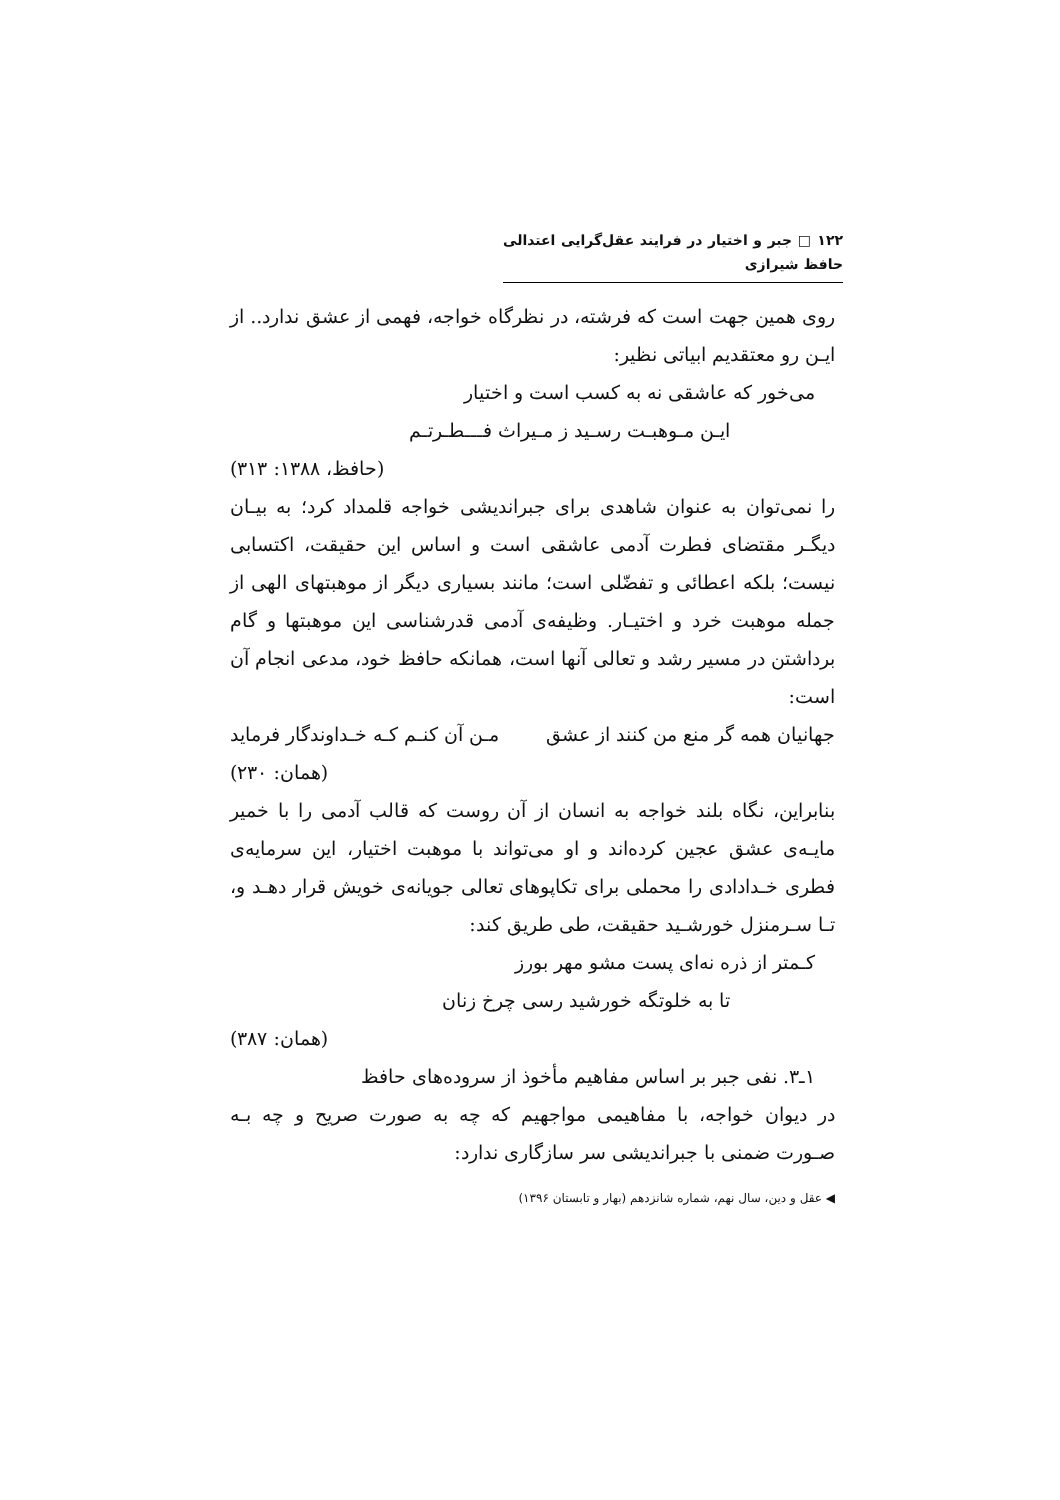۱۲۲ □ جبر و اختیار در فرایند عقل‌گرایی اعتدالی حافظ شیرازی
روی همین جهت است که فرشته، در نظرگاه خواجه، فهمی از عشق ندارد.. از ایـن رو معتقدیم ابیاتی نظیر:
می‌خور که عاشقی نه به کسب است و اختیار
ایـن مـوهبـت رسـید ز مـیراث فـــطـرتـم
(حافظ، ۱۳۸۸: ۳۱۳)
را نمی‌توان به عنوان شاهدی برای جبراندیشی خواجه قلمداد کرد؛ به بیـان دیگـر مقتضای فطرت آدمی عاشقی است و اساس این حقیقت، اکتسابی نیست؛ بلکه اعطائی و تفضّلی است؛ مانند بسیاری دیگر از موهبتهای الهی از جمله موهبت خرد و اختیـار. وظیفه‌ی آدمی قدرشناسی این موهبتها و گام برداشتن در مسیر رشد و تعالی آنها است، همانکه حافظ خود، مدعی انجام آن است:
جهانیان همه گر منع من کنند از عشق مـن آن کنـم کـه خـداوندگار فرماید
(همان: ۲۳۰)
بنابراین، نگاه بلند خواجه به انسان از آن روست که قالب آدمی را با خمیر مایـه‌ی عشق عجین کرده‌اند و او می‌تواند با موهبت اختیار، این سرمایه‌ی فطری خـدادادی را محملی برای تکاپوهای تعالی جویانه‌ی خویش قرار دهـد و، تـا سـرمنزل خورشـید حقیقت، طی طریق کند:
کـمتر از ذره نه‌ای پست مشو مهر بورز
تا به خلوتگه خورشید رسی چرخ زنان
(همان: ۳۸۷)
۱ـ۳. نفی جبر بر اساس مفاهیم مأخوذ از سروده‌های حافظ
در دیوان خواجه، با مفاهیمی مواجهیم که چه به صورت صریح و چه بـه صـورت ضمنی با جبراندیشی سر سازگاری ندارد:
◀ عقل و دین، سال نهم، شماره شانزدهم (بهار و تابستان ۱۳۹۶)